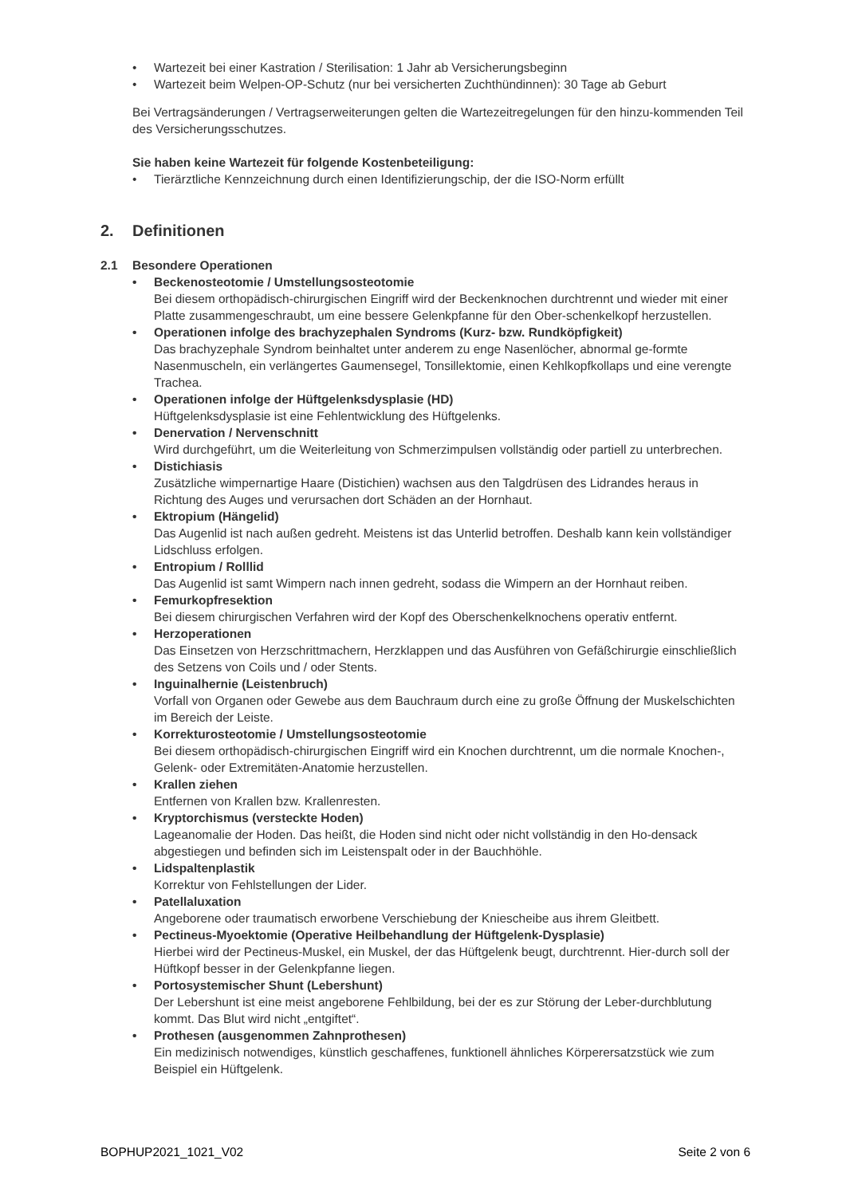• Wartezeit bei einer Kastration / Sterilisation: 1 Jahr ab Versicherungsbeginn
• Wartezeit beim Welpen-OP-Schutz (nur bei versicherten Zuchthündinnen): 30 Tage ab Geburt
Bei Vertragsänderungen / Vertragserweiterungen gelten die Wartezeitregelungen für den hinzu-kommenden Teil des Versicherungsschutzes.
Sie haben keine Wartezeit für folgende Kostenbeteiligung:
• Tierärztliche Kennzeichnung durch einen Identifizierungschip, der die ISO-Norm erfüllt
2. Definitionen
2.1 Besondere Operationen
• Beckenosteotomie / Umstellungsosteotomie
Bei diesem orthopädisch-chirurgischen Eingriff wird der Beckenknochen durchtrennt und wieder mit einer Platte zusammengeschraubt, um eine bessere Gelenkpfanne für den Ober-schenkelkopf herzustellen.
• Operationen infolge des brachyzephalen Syndroms (Kurz- bzw. Rundköpfigkeit)
Das brachyzephale Syndrom beinhaltet unter anderem zu enge Nasenlöcher, abnormal ge-formte Nasenmuscheln, ein verlängertes Gaumensegel, Tonsillektomie, einen Kehlkopfkollaps und eine verengte Trachea.
• Operationen infolge der Hüftgelenksdysplasie (HD)
Hüftgelenksdysplasie ist eine Fehlentwicklung des Hüftgelenks.
• Denervation / Nervenschnitt
Wird durchgeführt, um die Weiterleitung von Schmerzimpulsen vollständig oder partiell zu unterbrechen.
• Distichiasis
Zusätzliche wimpernartige Haare (Distichien) wachsen aus den Talgdrüsen des Lidrandes heraus in Richtung des Auges und verursachen dort Schäden an der Hornhaut.
• Ektropium (Hängelid)
Das Augenlid ist nach außen gedreht. Meistens ist das Unterlid betroffen. Deshalb kann kein vollständiger Lidschluss erfolgen.
• Entropium / Rolllid
Das Augenlid ist samt Wimpern nach innen gedreht, sodass die Wimpern an der Hornhaut reiben.
• Femurkopfresektion
Bei diesem chirurgischen Verfahren wird der Kopf des Oberschenkelknochens operativ entfernt.
• Herzoperationen
Das Einsetzen von Herzschrittmachern, Herzklappen und das Ausführen von Gefäßchirurgie einschließlich des Setzens von Coils und / oder Stents.
• Inguinalhernie (Leistenbruch)
Vorfall von Organen oder Gewebe aus dem Bauchraum durch eine zu große Öffnung der Muskelschichten im Bereich der Leiste.
• Korrekturosteotomie / Umstellungsosteotomie
Bei diesem orthopädisch-chirurgischen Eingriff wird ein Knochen durchtrennt, um die normale Knochen-, Gelenk- oder Extremitäten-Anatomie herzustellen.
• Krallen ziehen
Entfernen von Krallen bzw. Krallenresten.
• Kryptorchismus (versteckte Hoden)
Lageanomalie der Hoden. Das heißt, die Hoden sind nicht oder nicht vollständig in den Ho-densack abgestiegen und befinden sich im Leistenspalt oder in der Bauchhöhle.
• Lidspaltenplastik
Korrektur von Fehlstellungen der Lider.
• Patellaluxation
Angeborene oder traumatisch erworbene Verschiebung der Kniescheibe aus ihrem Gleitbett.
• Pectineus-Myoektomie (Operative Heilbehandlung der Hüftgelenk-Dysplasie)
Hierbei wird der Pectineus-Muskel, ein Muskel, der das Hüftgelenk beugt, durchtrennt. Hier-durch soll der Hüftkopf besser in der Gelenkpfanne liegen.
• Portosystemischer Shunt (Lebershunt)
Der Lebershunt ist eine meist angeborene Fehlbildung, bei der es zur Störung der Leber-durchblutung kommt. Das Blut wird nicht „entgiftet“.
• Prothesen (ausgenommen Zahnprothesen)
Ein medizinisch notwendiges, künstlich geschaffenes, funktionell ähnliches Körperersatzstück wie zum Beispiel ein Hüftgelenk.
BOPHUP2021_1021_V02 Seite 2 von 6